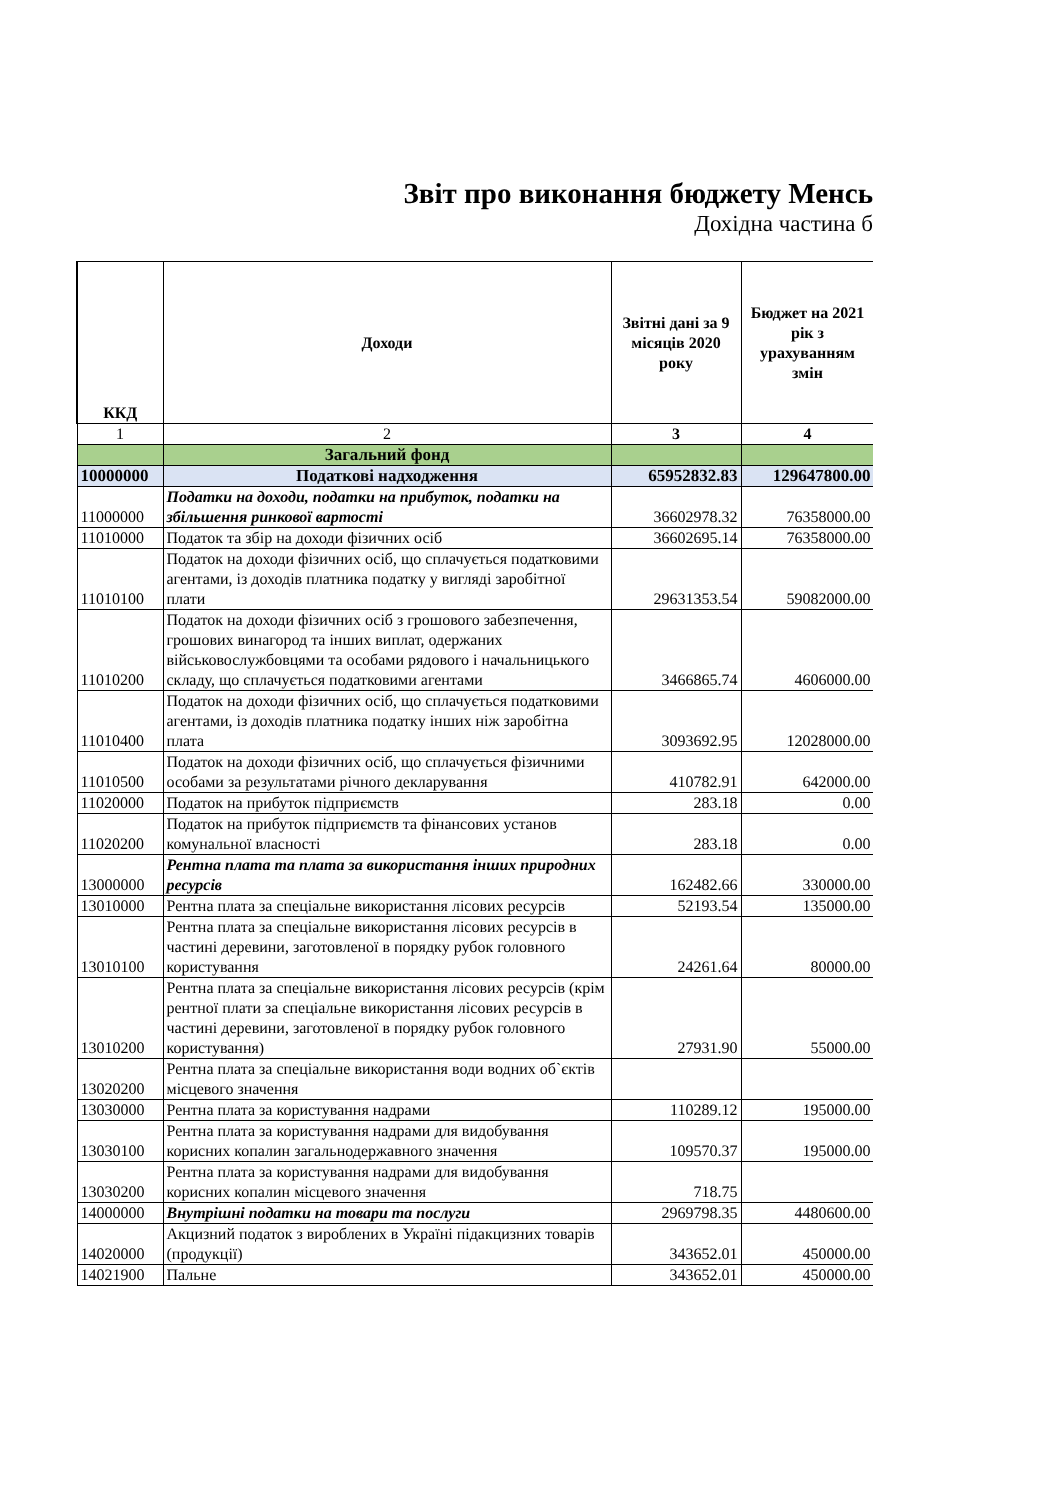Звіт про виконання бюджету Менсь
Дохідна частина б
| ККД | Доходи | Звітні дані за 9 місяців 2020 року | Бюджет на 2021 рік з урахуванням змін |
| --- | --- | --- | --- |
| 1 | 2 | 3 | 4 |
| | Загальний фонд | | |
| 10000000 | Податкові надходження | 65952832.83 | 129647800.00 |
| 11000000 | Податки на доходи, податки на прибуток, податки на збільшення ринкової вартості | 36602978.32 | 76358000.00 |
| 11010000 | Податок та збір на доходи фізичних осіб | 36602695.14 | 76358000.00 |
| 11010100 | Податок на доходи фізичних осіб, що сплачується податковими агентами, із доходів платника податку у вигляді заробітної плати | 29631353.54 | 59082000.00 |
| 11010200 | Податок на доходи фізичних осіб з грошового забезпечення, грошових винагород та інших виплат, одержаних військовослужбовцями та особами рядового і начальницького складу, що сплачується податковими агентами | 3466865.74 | 4606000.00 |
| 11010400 | Податок на доходи фізичних осіб, що сплачується податковими агентами, із доходів платника податку інших ніж заробітна плата | 3093692.95 | 12028000.00 |
| 11010500 | Податок на доходи фізичних осіб, що сплачується фізичними особами за результатами річного декларування | 410782.91 | 642000.00 |
| 11020000 | Податок на прибуток підприємств | 283.18 | 0.00 |
| 11020200 | Податок на прибуток підприємств та фінансових установ комунальної власності | 283.18 | 0.00 |
| 13000000 | Рентна плата та плата за використання інших природних ресурсів | 162482.66 | 330000.00 |
| 13010000 | Рентна плата за спеціальне використання лісових ресурсів | 52193.54 | 135000.00 |
| 13010100 | Рентна плата за спеціальне використання лісових ресурсів в частині деревини, заготовленої в порядку рубок головного користування | 24261.64 | 80000.00 |
| 13010200 | Рентна плата за спеціальне використання лісових ресурсів (крім рентної плати за спеціальне використання лісових ресурсів в частині деревини, заготовленої в порядку рубок головного користування) | 27931.90 | 55000.00 |
| 13020200 | Рентна плата за спеціальне використання води водних об`єктів місцевого значення | | |
| 13030000 | Рентна плата за користування надрами | 110289.12 | 195000.00 |
| 13030100 | Рентна плата за користування надрами для видобування корисних копалин загальнодержавного значення | 109570.37 | 195000.00 |
| 13030200 | Рентна плата за користування надрами для видобування корисних копалин місцевого значення | 718.75 | |
| 14000000 | Внутрішні податки на товари та послуги | 2969798.35 | 4480600.00 |
| 14020000 | Акцизний податок з вироблених в Україні підакцизних товарів (продукції) | 343652.01 | 450000.00 |
| 14021900 | Пальне | 343652.01 | 450000.00 |